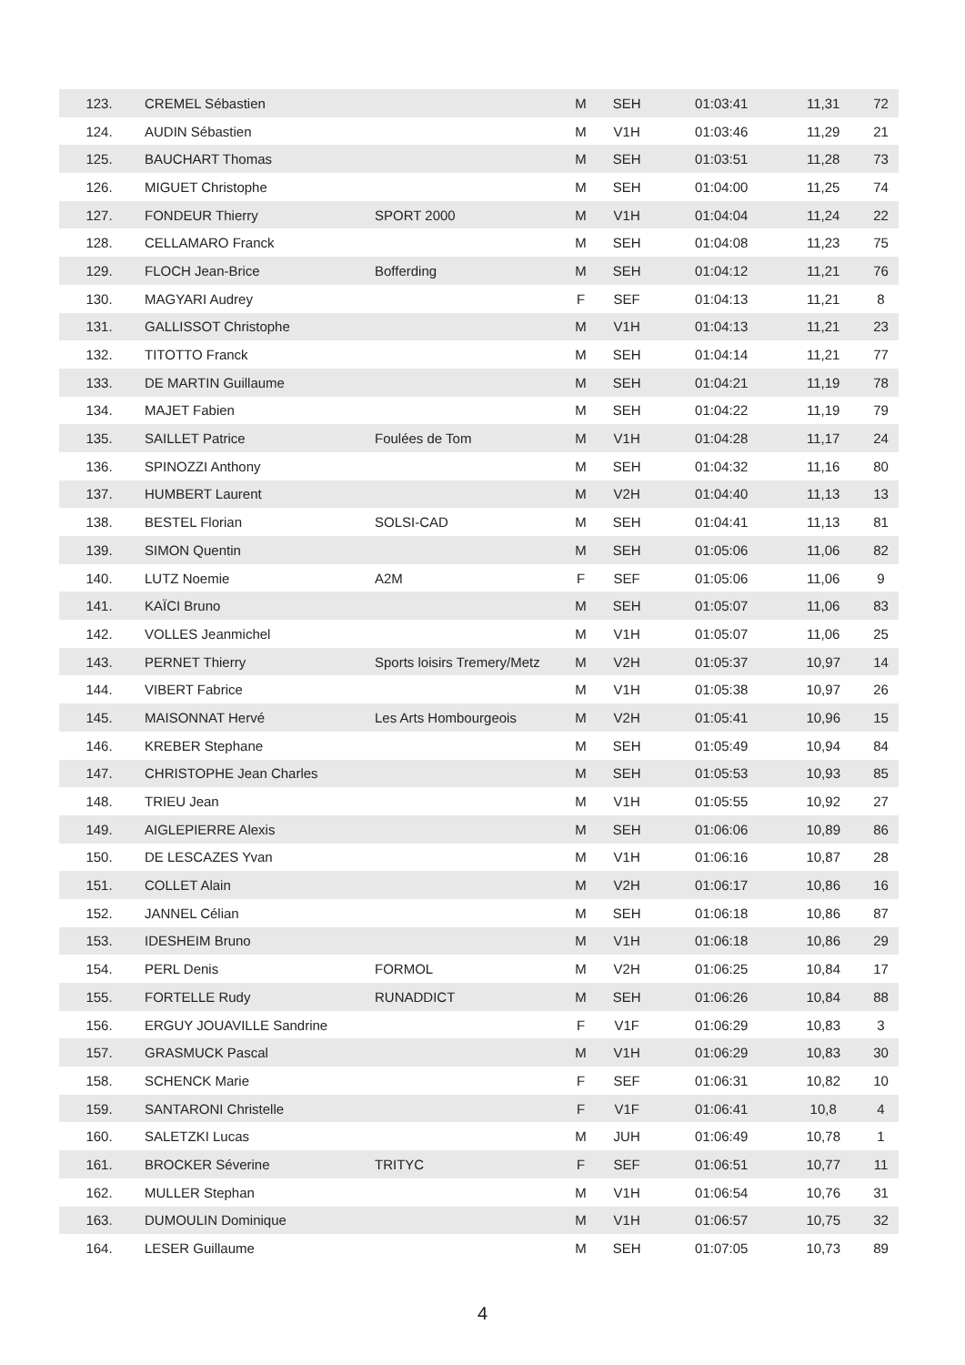| 123. | CREMEL Sébastien | | M | SEH | 01:03:41 | 11,31 | 72 |
| 124. | AUDIN Sébastien | | M | V1H | 01:03:46 | 11,29 | 21 |
| 125. | BAUCHART Thomas | | M | SEH | 01:03:51 | 11,28 | 73 |
| 126. | MIGUET Christophe | | M | SEH | 01:04:00 | 11,25 | 74 |
| 127. | FONDEUR Thierry | SPORT 2000 | M | V1H | 01:04:04 | 11,24 | 22 |
| 128. | CELLAMARO Franck | | M | SEH | 01:04:08 | 11,23 | 75 |
| 129. | FLOCH Jean-Brice | Bofferding | M | SEH | 01:04:12 | 11,21 | 76 |
| 130. | MAGYARI Audrey | | F | SEF | 01:04:13 | 11,21 | 8 |
| 131. | GALLISSOT Christophe | | M | V1H | 01:04:13 | 11,21 | 23 |
| 132. | TITOTTO Franck | | M | SEH | 01:04:14 | 11,21 | 77 |
| 133. | DE MARTIN Guillaume | | M | SEH | 01:04:21 | 11,19 | 78 |
| 134. | MAJET Fabien | | M | SEH | 01:04:22 | 11,19 | 79 |
| 135. | SAILLET Patrice | Foulées de Tom | M | V1H | 01:04:28 | 11,17 | 24 |
| 136. | SPINOZZI Anthony | | M | SEH | 01:04:32 | 11,16 | 80 |
| 137. | HUMBERT Laurent | | M | V2H | 01:04:40 | 11,13 | 13 |
| 138. | BESTEL Florian | SOLSI-CAD | M | SEH | 01:04:41 | 11,13 | 81 |
| 139. | SIMON Quentin | | M | SEH | 01:05:06 | 11,06 | 82 |
| 140. | LUTZ Noemie | A2M | F | SEF | 01:05:06 | 11,06 | 9 |
| 141. | KAÏCI Bruno | | M | SEH | 01:05:07 | 11,06 | 83 |
| 142. | VOLLES Jeanmichel | | M | V1H | 01:05:07 | 11,06 | 25 |
| 143. | PERNET Thierry | Sports loisirs Tremery/Metz | M | V2H | 01:05:37 | 10,97 | 14 |
| 144. | VIBERT Fabrice | | M | V1H | 01:05:38 | 10,97 | 26 |
| 145. | MAISONNAT Hervé | Les Arts Hombourgeois | M | V2H | 01:05:41 | 10,96 | 15 |
| 146. | KREBER Stephane | | M | SEH | 01:05:49 | 10,94 | 84 |
| 147. | CHRISTOPHE Jean Charles | | M | SEH | 01:05:53 | 10,93 | 85 |
| 148. | TRIEU Jean | | M | V1H | 01:05:55 | 10,92 | 27 |
| 149. | AIGLEPIERRE Alexis | | M | SEH | 01:06:06 | 10,89 | 86 |
| 150. | DE LESCAZES Yvan | | M | V1H | 01:06:16 | 10,87 | 28 |
| 151. | COLLET Alain | | M | V2H | 01:06:17 | 10,86 | 16 |
| 152. | JANNEL Célian | | M | SEH | 01:06:18 | 10,86 | 87 |
| 153. | IDESHEIM Bruno | | M | V1H | 01:06:18 | 10,86 | 29 |
| 154. | PERL Denis | FORMOL | M | V2H | 01:06:25 | 10,84 | 17 |
| 155. | FORTELLE Rudy | RUNADDICT | M | SEH | 01:06:26 | 10,84 | 88 |
| 156. | ERGUY JOUAVILLE Sandrine | | F | V1F | 01:06:29 | 10,83 | 3 |
| 157. | GRASMUCK Pascal | | M | V1H | 01:06:29 | 10,83 | 30 |
| 158. | SCHENCK Marie | | F | SEF | 01:06:31 | 10,82 | 10 |
| 159. | SANTARONI Christelle | | F | V1F | 01:06:41 | 10,8 | 4 |
| 160. | SALETZKI Lucas | | M | JUH | 01:06:49 | 10,78 | 1 |
| 161. | BROCKER Séverine | TRITYC | F | SEF | 01:06:51 | 10,77 | 11 |
| 162. | MULLER Stephan | | M | V1H | 01:06:54 | 10,76 | 31 |
| 163. | DUMOULIN Dominique | | M | V1H | 01:06:57 | 10,75 | 32 |
| 164. | LESER Guillaume | | M | SEH | 01:07:05 | 10,73 | 89 |
4